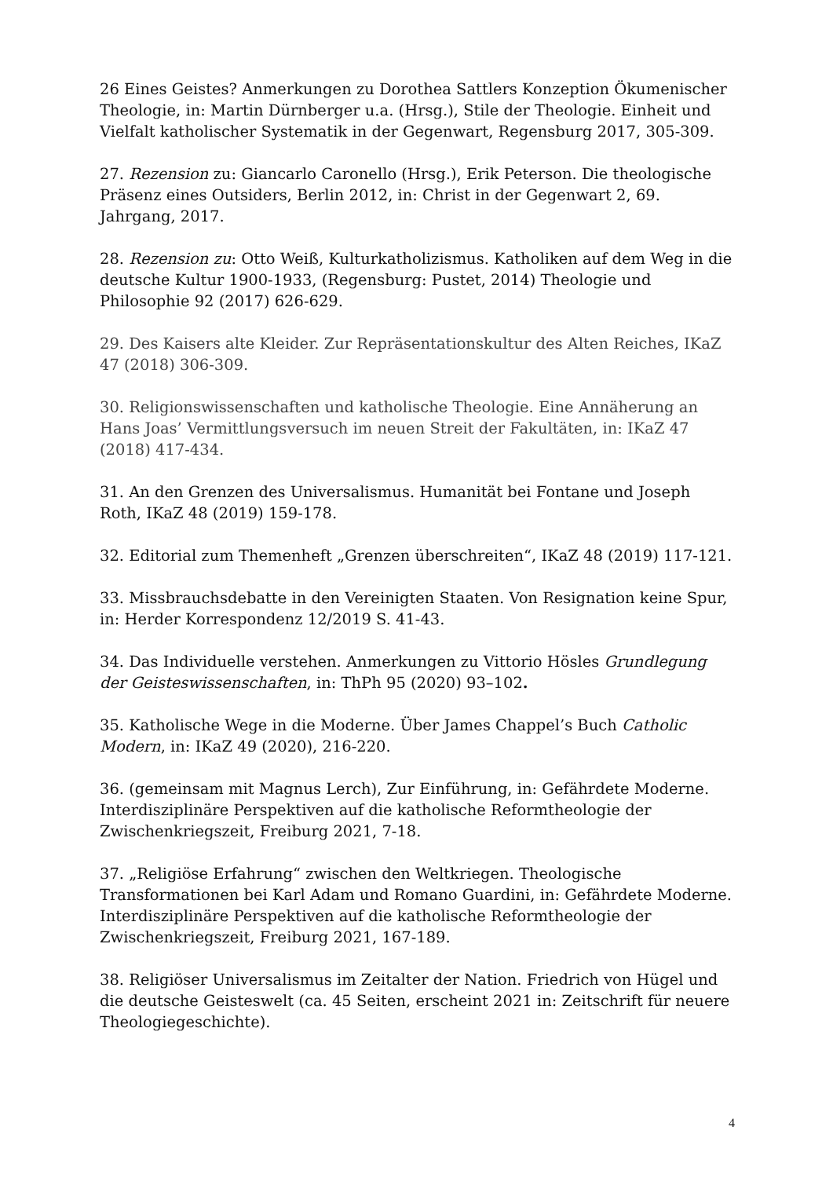26 Eines Geistes? Anmerkungen zu Dorothea Sattlers Konzeption Ökumenischer Theologie, in: Martin Dürnberger u.a. (Hrsg.), Stile der Theologie. Einheit und Vielfalt katholischer Systematik in der Gegenwart, Regensburg 2017, 305-309.
27. Rezension zu: Giancarlo Caronello (Hrsg.), Erik Peterson. Die theologische Präsenz eines Outsiders, Berlin 2012, in: Christ in der Gegenwart 2, 69. Jahrgang, 2017.
28. Rezension zu: Otto Weiß, Kulturkatholizismus. Katholiken auf dem Weg in die deutsche Kultur 1900-1933, (Regensburg: Pustet, 2014) Theologie und Philosophie 92 (2017) 626-629.
29. Des Kaisers alte Kleider. Zur Repräsentationskultur des Alten Reiches, IKaZ 47 (2018) 306-309.
30. Religionswissenschaften und katholische Theologie. Eine Annäherung an Hans Joas’ Vermittlungsversuch im neuen Streit der Fakultäten, in: IKaZ 47 (2018) 417-434.
31. An den Grenzen des Universalismus. Humanität bei Fontane und Joseph Roth, IKaZ 48 (2019) 159-178.
32. Editorial zum Themenheft „Grenzen überschreiten“, IKaZ 48 (2019) 117-121.
33. Missbrauchsdebatte in den Vereinigten Staaten. Von Resignation keine Spur, in: Herder Korrespondenz 12/2019 S. 41-43.
34. Das Individuelle verstehen. Anmerkungen zu Vittorio Hösles Grundlegung der Geisteswissenschaften, in: ThPh 95 (2020) 93–102.
35. Katholische Wege in die Moderne. Über James Chappel’s Buch Catholic Modern, in: IKaZ 49 (2020), 216-220.
36. (gemeinsam mit Magnus Lerch), Zur Einführung, in: Gefährdete Moderne. Interdisziplinäre Perspektiven auf die katholische Reformtheologie der Zwischenkriegszeit, Freiburg 2021, 7-18.
37. „Religiöse Erfahrung“ zwischen den Weltkriegen. Theologische Transformationen bei Karl Adam und Romano Guardini, in: Gefährdete Moderne. Interdisziplinäre Perspektiven auf die katholische Reformtheologie der Zwischenkriegszeit, Freiburg 2021, 167-189.
38. Religiöser Universalismus im Zeitalter der Nation. Friedrich von Hügel und die deutsche Geisteswelt (ca. 45 Seiten, erscheint 2021 in: Zeitschrift für neuere Theologiegeschichte).
4